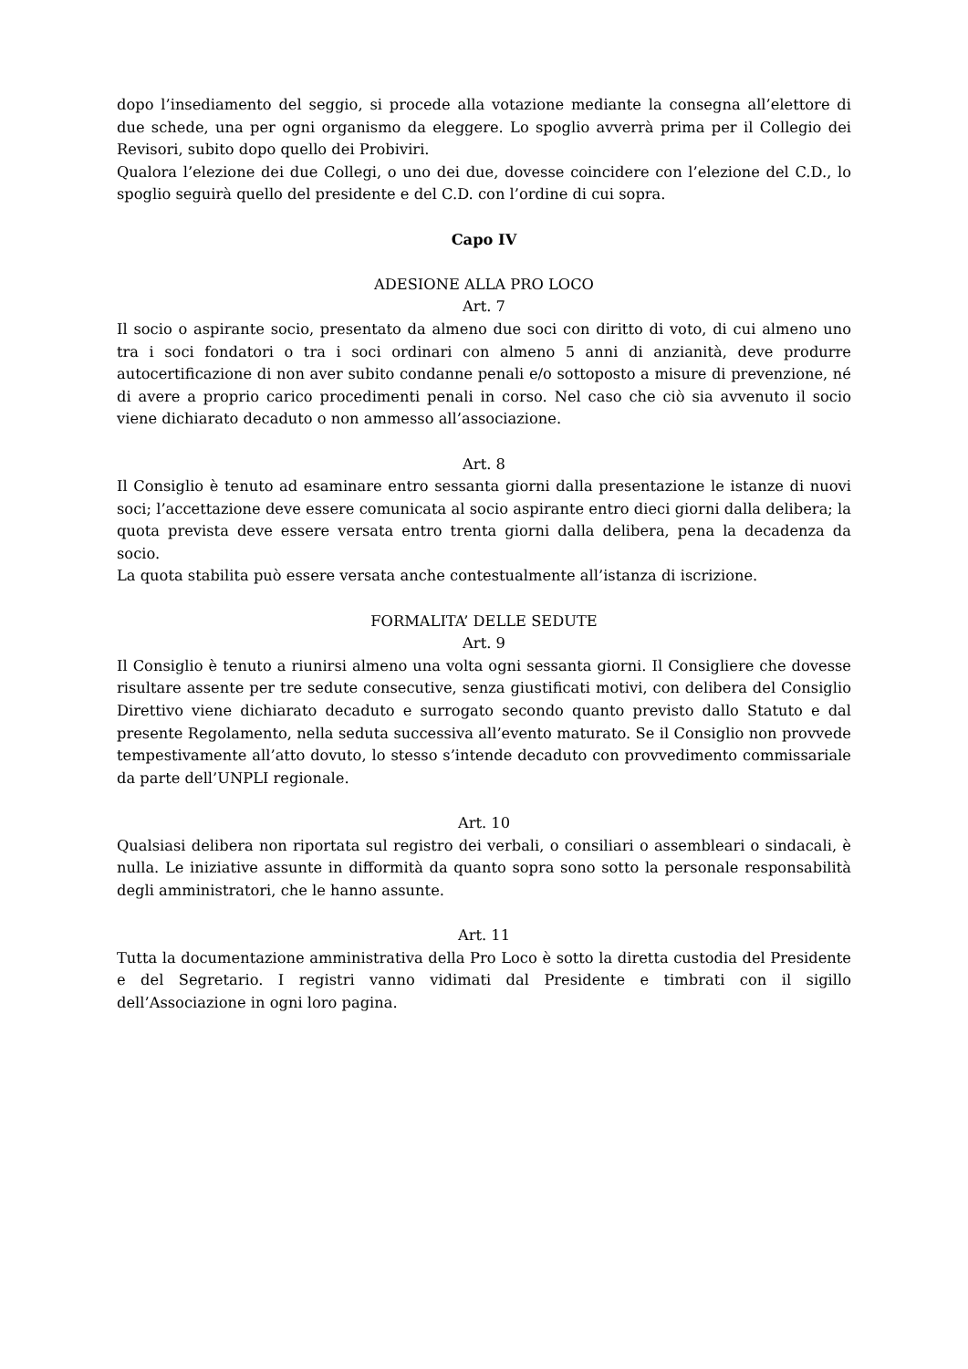dopo l’insediamento del seggio, si procede alla votazione mediante la consegna all’elettore di due schede, una per ogni organismo da eleggere. Lo spoglio avverrà prima per il Collegio dei Revisori, subito dopo quello dei Probiviri.
Qualora l’elezione dei due Collegi, o uno dei due, dovesse coincidere con l’elezione del C.D., lo spoglio seguirà quello del presidente e del C.D. con l’ordine di cui sopra.
Capo IV
ADESIONE ALLA PRO LOCO
Art. 7
Il socio o aspirante socio, presentato da almeno due soci con diritto di voto, di cui almeno uno tra i soci fondatori o tra i soci ordinari con almeno 5 anni di anzianità, deve produrre autocertificazione di non aver subito condanne penali e/o sottoposto a misure di prevenzione, né di avere a proprio carico procedimenti penali in corso. Nel caso che ciò sia avvenuto il socio viene dichiarato decaduto o non ammesso all’associazione.
Art. 8
Il Consiglio è tenuto ad esaminare entro sessanta giorni dalla presentazione le istanze di nuovi soci; l’accettazione deve essere comunicata al socio aspirante entro dieci giorni dalla delibera; la quota prevista deve essere versata entro trenta giorni dalla delibera, pena la decadenza da socio.
La quota stabilita può essere versata anche contestualmente all’istanza di iscrizione.
FORMALITA’ DELLE SEDUTE
Art. 9
Il Consiglio è tenuto a riunirsi almeno una volta ogni sessanta giorni. Il Consigliere che dovesse risultare assente per tre sedute consecutive, senza giustificati motivi, con delibera del Consiglio Direttivo viene dichiarato decaduto e surrogato secondo quanto previsto dallo Statuto e dal presente Regolamento, nella seduta successiva all’evento maturato. Se il Consiglio non provvede tempestivamente all’atto dovuto, lo stesso s’intende decaduto con provvedimento commissariale da parte dell’UNPLI regionale.
Art. 10
Qualsiasi delibera non riportata sul registro dei verbali, o consiliari o assembleari o sindacali, è nulla. Le iniziative assunte in difformità da quanto sopra sono sotto la personale responsabilità degli amministratori, che le hanno assunte.
Art. 11
Tutta la documentazione amministrativa della Pro Loco è sotto la diretta custodia del Presidente e del Segretario. I registri vanno vidimati dal Presidente e timbrati con il sigillo dell’Associazione in ogni loro pagina.